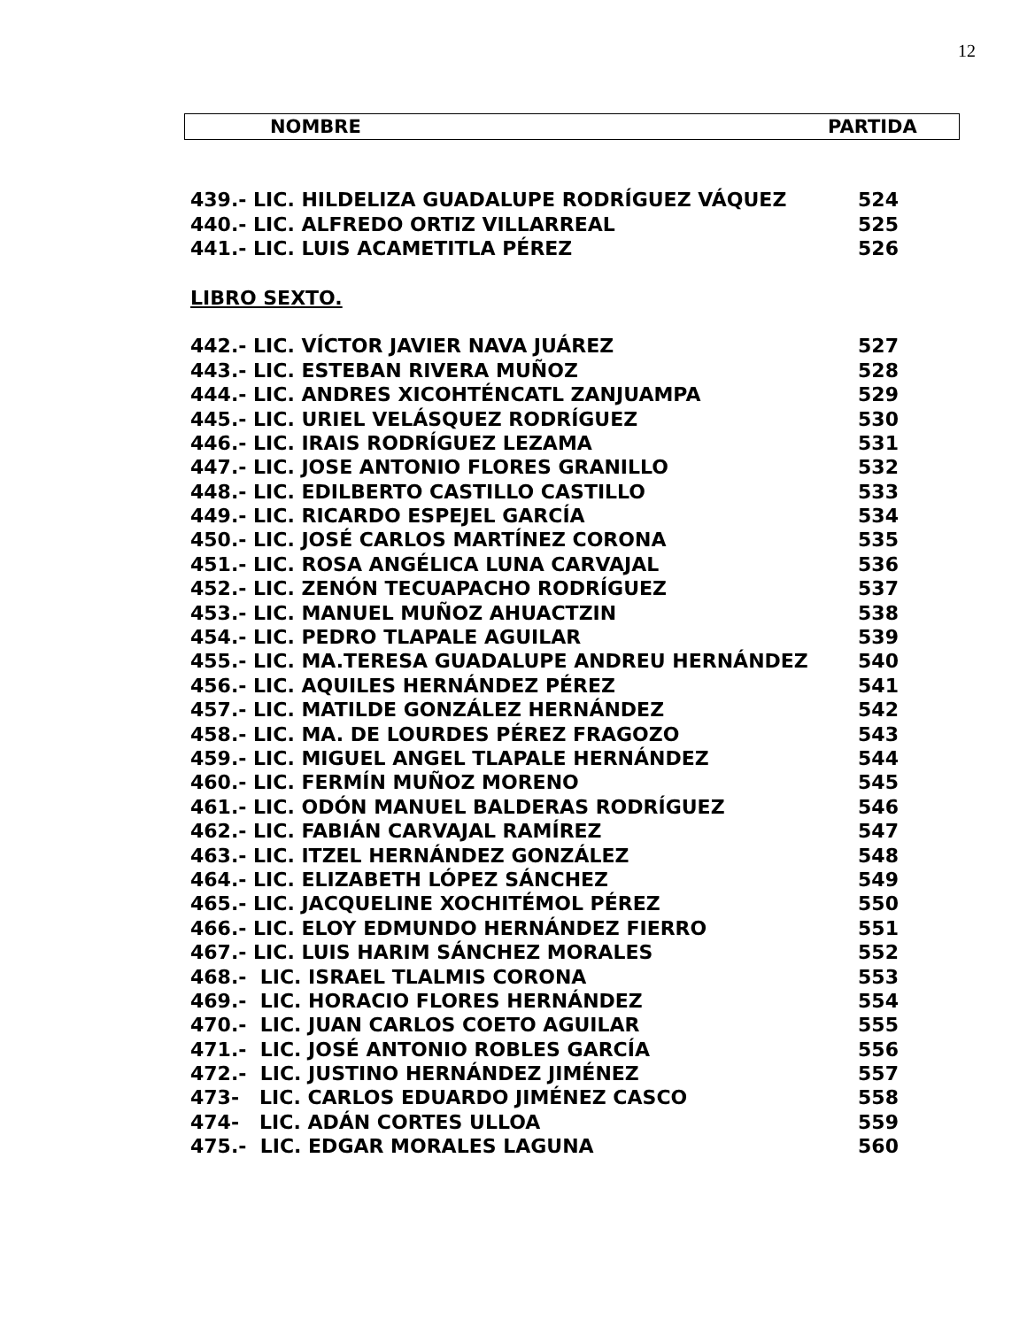12
| NOMBRE | PARTIDA |
| --- | --- |
| 439.- LIC. HILDELIZA GUADALUPE RODRÍGUEZ VÁQUEZ | 524 |
| 440.- LIC. ALFREDO ORTIZ VILLARREAL | 525 |
| 441.- LIC. LUIS ACAMETITLA PÉREZ | 526 |
LIBRO SEXTO.
| 442.- LIC. VÍCTOR JAVIER NAVA JUÁREZ | 527 |
| 443.- LIC. ESTEBAN RIVERA MUÑOZ | 528 |
| 444.- LIC. ANDRES XICOHTÉNCATL ZANJUAMPA | 529 |
| 445.- LIC. URIEL VELÁSQUEZ RODRÍGUEZ | 530 |
| 446.- LIC. IRAIS RODRÍGUEZ LEZAMA | 531 |
| 447.- LIC. JOSE ANTONIO FLORES GRANILLO | 532 |
| 448.- LIC. EDILBERTO CASTILLO CASTILLO | 533 |
| 449.- LIC. RICARDO ESPEJEL GARCÍA | 534 |
| 450.- LIC. JOSÉ CARLOS MARTÍNEZ CORONA | 535 |
| 451.- LIC. ROSA ANGÉLICA LUNA CARVAJAL | 536 |
| 452.- LIC. ZENÓN TECUAPACHO RODRÍGUEZ | 537 |
| 453.- LIC. MANUEL MUÑOZ AHUACTZIN | 538 |
| 454.- LIC. PEDRO TLAPALE AGUILAR | 539 |
| 455.- LIC. MA.TERESA GUADALUPE ANDREU HERNÁNDEZ | 540 |
| 456.- LIC. AQUILES HERNÁNDEZ PÉREZ | 541 |
| 457.- LIC. MATILDE GONZÁLEZ HERNÁNDEZ | 542 |
| 458.- LIC. MA. DE LOURDES PÉREZ FRAGOZO | 543 |
| 459.- LIC. MIGUEL ANGEL TLAPALE HERNÁNDEZ | 544 |
| 460.- LIC. FERMÍN MUÑOZ MORENO | 545 |
| 461.- LIC. ODÓN MANUEL BALDERAS RODRÍGUEZ | 546 |
| 462.- LIC. FABIÁN CARVAJAL RAMÍREZ | 547 |
| 463.- LIC. ITZEL HERNÁNDEZ GONZÁLEZ | 548 |
| 464.- LIC. ELIZABETH LÓPEZ SÁNCHEZ | 549 |
| 465.- LIC. JACQUELINE XOCHITÉMOL PÉREZ | 550 |
| 466.- LIC. ELOY EDMUNDO HERNÁNDEZ FIERRO | 551 |
| 467.- LIC. LUIS HARIM SÁNCHEZ MORALES | 552 |
| 468.- LIC. ISRAEL TLALMIS CORONA | 553 |
| 469.- LIC. HORACIO FLORES HERNÁNDEZ | 554 |
| 470.- LIC. JUAN CARLOS COETO AGUILAR | 555 |
| 471.- LIC. JOSÉ ANTONIO ROBLES GARCÍA | 556 |
| 472.- LIC. JUSTINO HERNÁNDEZ JIMÉNEZ | 557 |
| 473- LIC. CARLOS EDUARDO JIMÉNEZ CASCO | 558 |
| 474- LIC. ADÁN CORTES ULLOA | 559 |
| 475.- LIC. EDGAR MORALES LAGUNA | 560 |